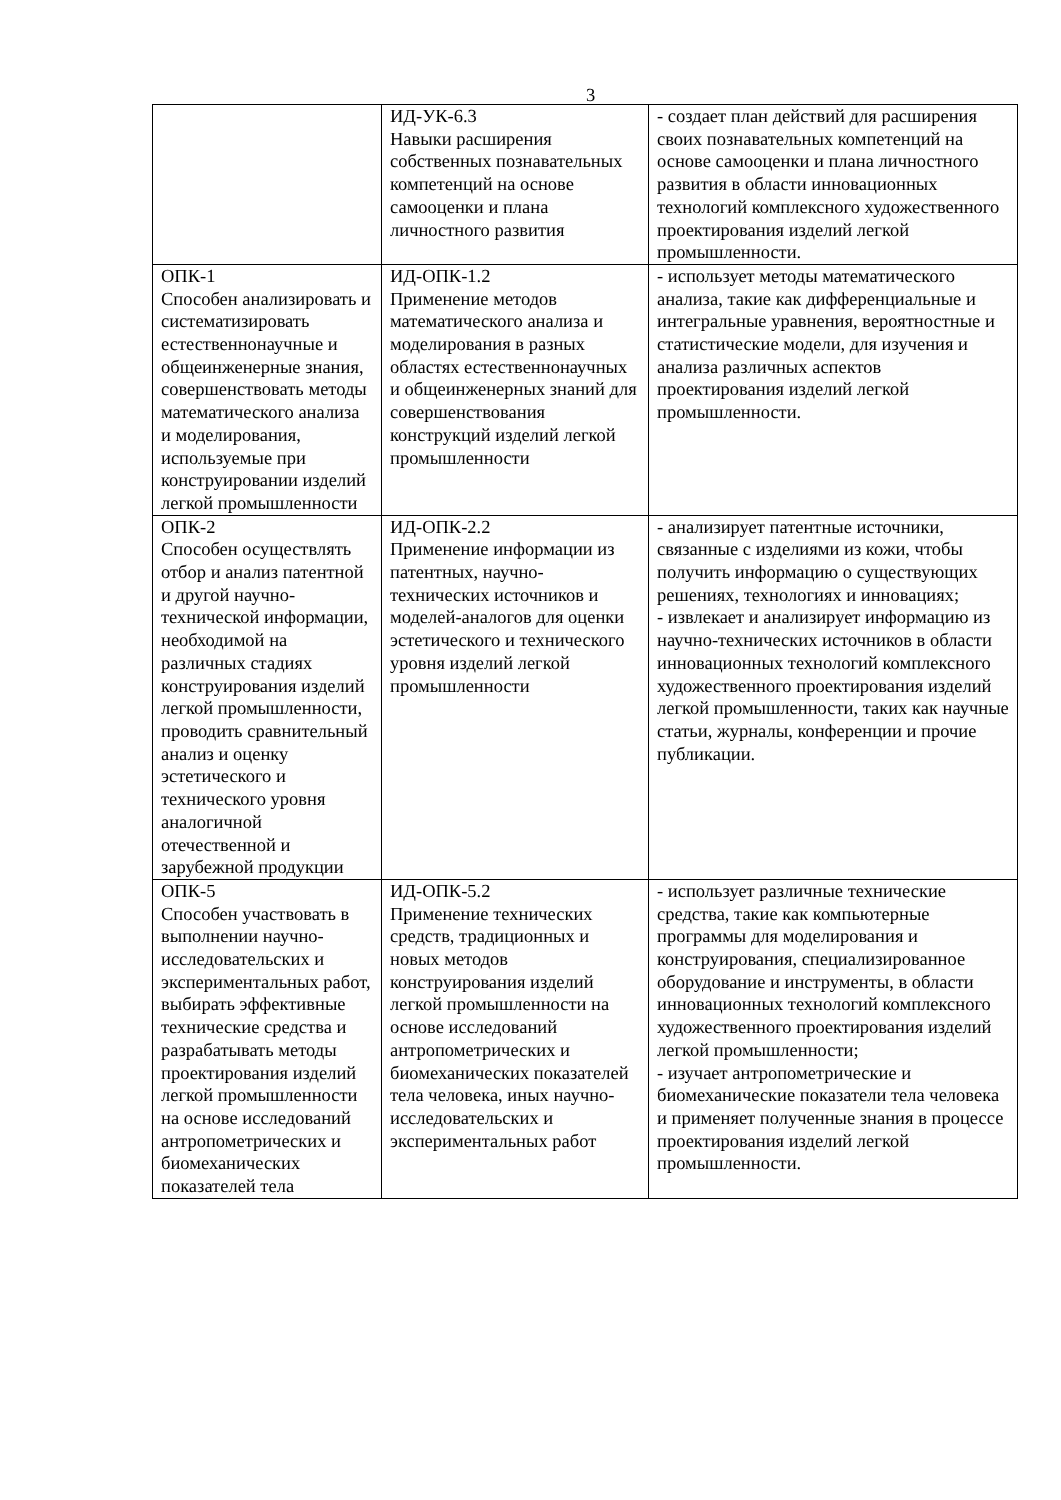3
| | ИД-УК-6.3 Навыки расширения собственных познавательных компетенций на основе самооценки и плана личностного развития | - создает план действий для расширения своих познавательных компетенций на основе самооценки и плана личностного развития в области инновационных технологий комплексного художественного проектирования изделий легкой промышленности. |
| ОПК-1 Способен анализировать и систематизировать естественнонаучные и общеинженерные знания, совершенствовать методы математического анализа и моделирования, используемые при конструировании изделий легкой промышленности | ИД-ОПК-1.2 Применение методов математического анализа и моделирования в разных областях естественнонаучных и общеинженерных знаний для совершенствования конструкций изделий легкой промышленности | - использует методы математического анализа, такие как дифференциальные и интегральные уравнения, вероятностные и статистические модели, для изучения и анализа различных аспектов проектирования изделий легкой промышленности. |
| ОПК-2 Способен осуществлять отбор и анализ патентной и другой научно-технической информации, необходимой на различных стадиях конструирования изделий легкой промышленности, проводить сравнительный анализ и оценку эстетического и технического уровня аналогичной отечественной и зарубежной продукции | ИД-ОПК-2.2 Применение информации из патентных, научно-технических источников и моделей-аналогов для оценки эстетического и технического уровня изделий легкой промышленности | - анализирует патентные источники, связанные с изделиями из кожи, чтобы получить информацию о существующих решениях, технологиях и инновациях; - извлекает и анализирует информацию из научно-технических источников в области инновационных технологий комплексного художественного проектирования изделий легкой промышленности, таких как научные статьи, журналы, конференции и прочие публикации. |
| ОПК-5 Способен участвовать в выполнении научно-исследовательских и экспериментальных работ, выбирать эффективные технические средства и разрабатывать методы проектирования изделий легкой промышленности на основе исследований антропометрических и биомеханических показателей тела | ИД-ОПК-5.2 Применение технических средств, традиционных и новых методов конструирования изделий легкой промышленности на основе исследований антропометрических и биомеханических показателей тела человека, иных научно-исследовательских и экспериментальных работ | - использует различные технические средства, такие как компьютерные программы для моделирования и конструирования, специализированное оборудование и инструменты, в области инновационных технологий комплексного художественного проектирования изделий легкой промышленности; - изучает антропометрические и биомеханические показатели тела человека и применяет полученные знания в процессе проектирования изделий легкой промышленности. |